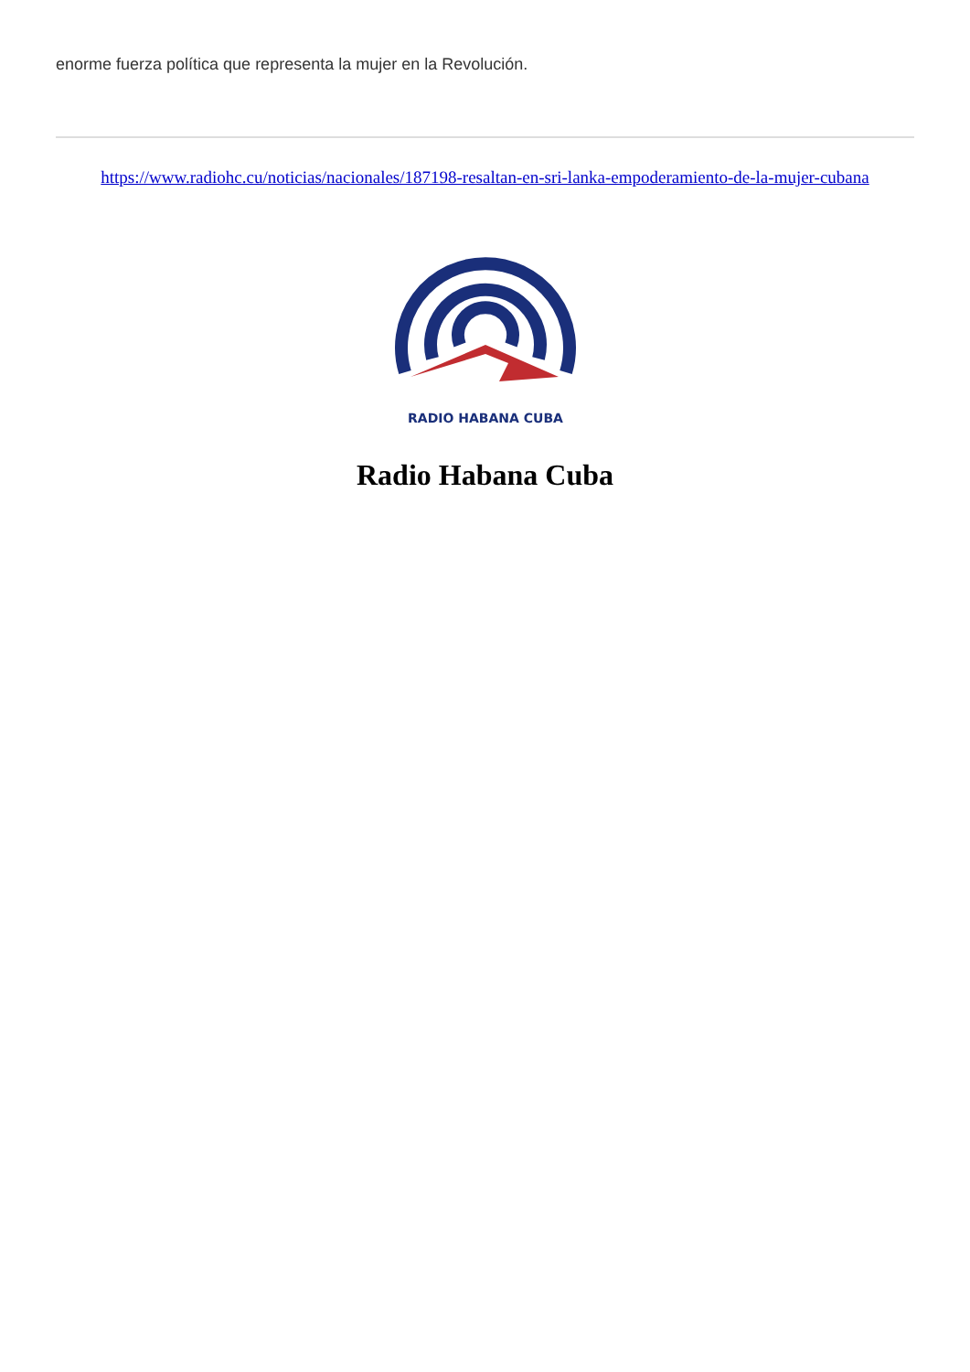enorme fuerza política que representa la mujer en la Revolución.
https://www.radiohc.cu/noticias/nacionales/187198-resaltan-en-sri-lanka-empoderamiento-de-la-mujer-cubana
RADIO HABANA CUBA
Radio Habana Cuba